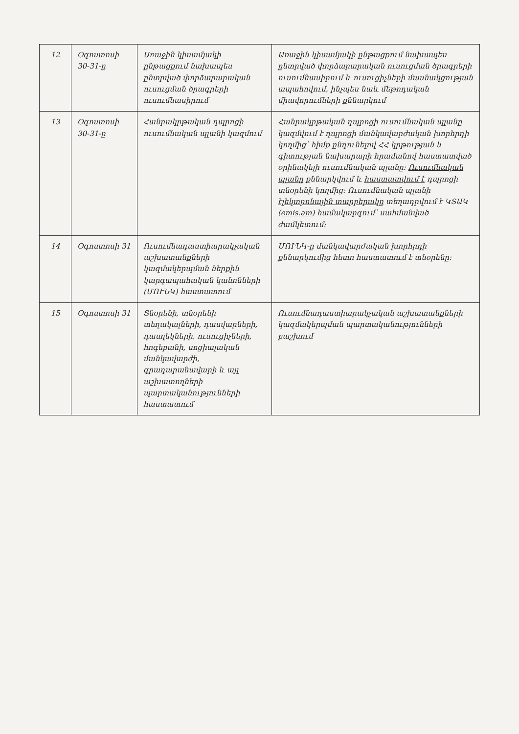| 12 | Օգոստոսի 30-31-ը | Առաջին կիսամյակի ընթացքում նախապես ընտրված փորձարարական ուսուցման ծրագրերի ուսումնասիրում | Առաջին կիսամյակի ընթացքում նախապես ընտրված փորձարարական ուսուցման ծրագրերի ուսումնասիրում և ուսուցիչների մասնակցության ապահովում, ինչպես նաև մեթոդական միավորումների քննարկում |
| 13 | Օգոստոսի 30-31-ը | Հանրակրթական դպրոցի ուսումնական պլանի կազմում | Հանրակրթական դպրոցի ուսումնական պլանը կազմվում է դպրոցի մանկավարժական խորհրդի կողմից՝ հիմք ընդունելով ՀՀ կրթության և գիտության նախարարի հրամանով հաստատված օրինակելի ուսումնական պլանը: Ուսումնական պլանը քննարկվում և հաստատվում է դպրոցի տնօրենի կողմից: Ուսումնական պլանի էլեկտրոնային տարբերակը տեղադրվում է ԿՏԱԿ ( emis.am ) համակարգում՝ սահմանված ժամկետում: |
| 14 | Օգոստոսի 31 | Ուսումնադաստիարակչական աշխատանքների կազմակերպման ներքին կարգապահական կանոնների (ՄՈՒՆԿ) հաստատում | ՄՈՒՆԿ-ը մանկավարժական խորհրդի քննարկումից հետո հաստատում է տնօրենը: |
| 15 | Օգոստոսի 31 | Տնօրենի, տնօրենի տեղակալների, դասվարների, դասղեկների, ուսուցիչների, հոգեբանի, սոցիալական մանկավարժի, գրադարանավարի և այլ աշխատողների պարտականությունների հաստատում | Ուսումնադաստիարակչական աշխատանքների կազմակերպման պարտականությունների բաշխում |